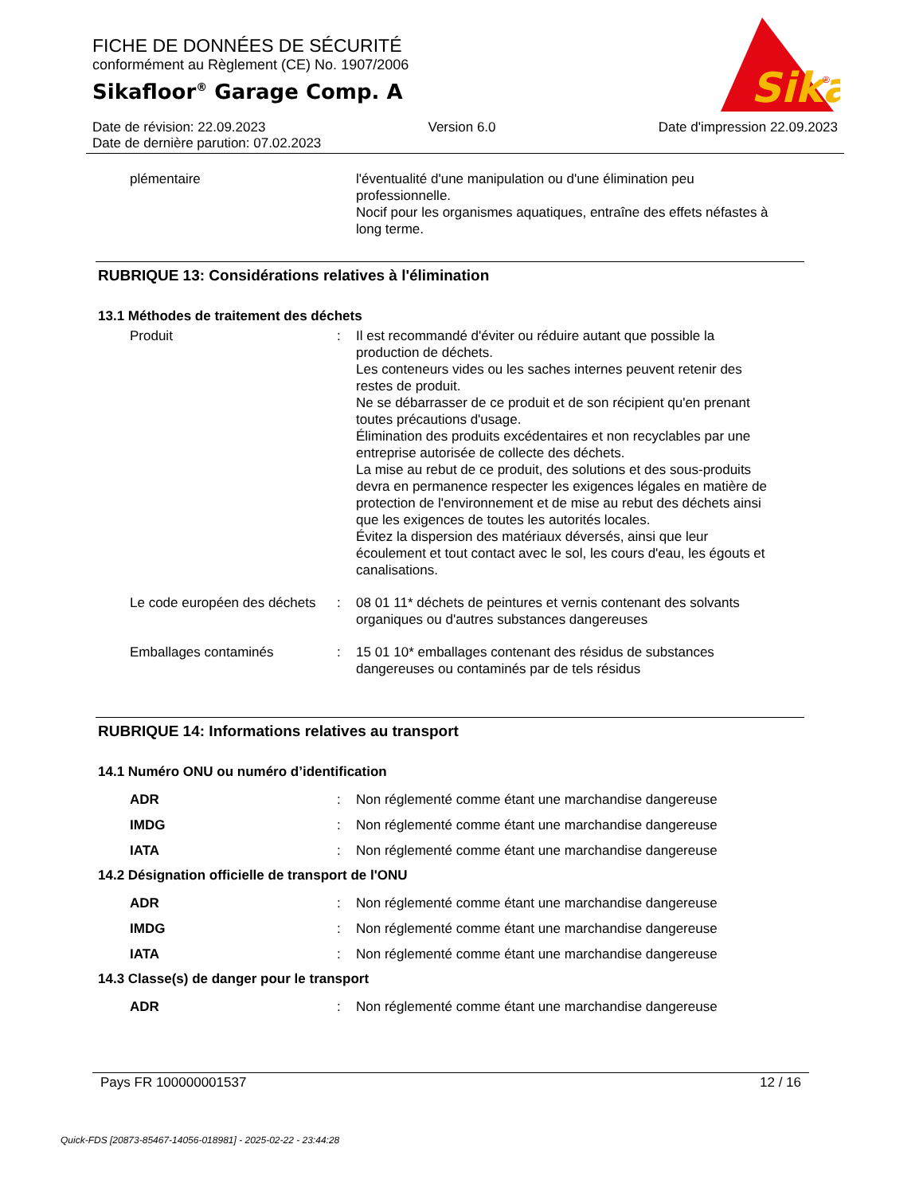FICHE DE DONNÉES DE SÉCURITÉ
conformément au Règlement (CE) No. 1907/2006
Sikafloor<sup>®</sup> Garage Comp. A
Sika
®
Date de révision: 22.09.2023 Version 6.0 Date d'impression 22.09.2023
Date de dernière parution: 07.02.2023
plémentaire l'éventualité d'une manipulation ou d'une élimination peu professionnelle.
Nocif pour les organismes aquatiques, entraîne des effets néfastes à long terme.
RUBRIQUE 13: Considérations relatives à l'élimination
13.1 Méthodes de traitement des déchets
Produit : Il est recommandé d'éviter ou réduire autant que possible la production de déchets.
Les conteneurs vides ou les saches internes peuvent retenir des restes de produit.
Ne se débarrasser de ce produit et de son récipient qu'en prenant toutes précautions d'usage.
Élimination des produits excédentaires et non recyclables par une entreprise autorisée de collecte des déchets.
La mise au rebut de ce produit, des solutions et des sous-produits devra en permanence respecter les exigences légales en matière de protection de l'environnement et de mise au rebut des déchets ainsi que les exigences de toutes les autorités locales.
Évitez la dispersion des matériaux déversés, ainsi que leur écoulement et tout contact avec le sol, les cours d'eau, les égouts et canalisations.
Le code européen des déchets
: 08 01 11* déchets de peintures et vernis contenant des solvants organiques ou d'autres substances dangereuses
Emballages contaminés : 15 01 10* emballages contenant des résidus de substances dangereuses ou contaminés par de tels résidus
RUBRIQUE 14: Informations relatives au transport
14.1 Numéro ONU ou numéro d’identification
ADR : Non réglementé comme étant une marchandise dangereuse
IMDG : Non réglementé comme étant une marchandise dangereuse
IATA : Non réglementé comme étant une marchandise dangereuse
14.2 Désignation officielle de transport de l'ONU
ADR : Non réglementé comme étant une marchandise dangereuse
IMDG : Non réglementé comme étant une marchandise dangereuse
IATA : Non réglementé comme étant une marchandise dangereuse
14.3 Classe(s) de danger pour le transport
ADR : Non réglementé comme étant une marchandise dangereuse
Pays FR 100000001537 12 / 16
Quick-FDS [20873-85467-14056-018981] - 2025-02-22 - 23:44:28